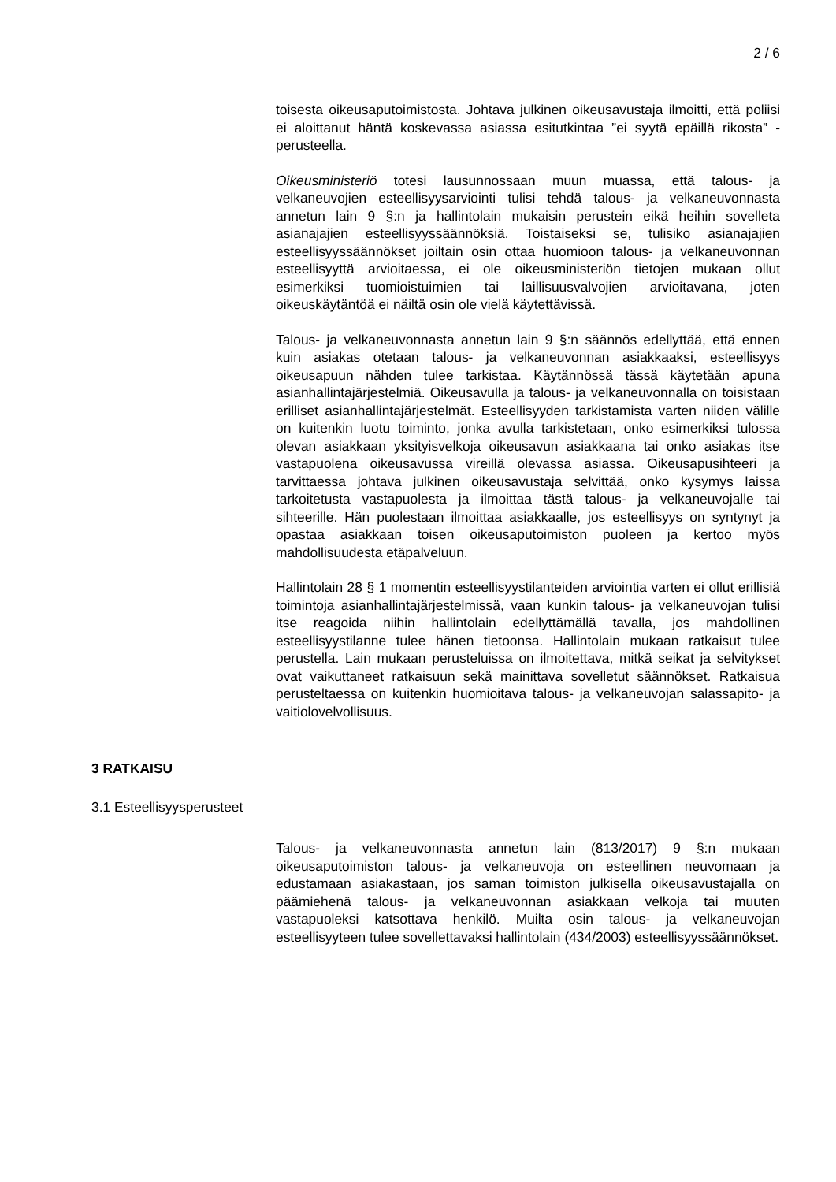2 / 6
toisesta oikeusaputoimistosta. Johtava julkinen oikeusavustaja ilmoitti, että poliisi ei aloittanut häntä koskevassa asiassa esitutkintaa ”ei syytä epäillä rikosta” -perusteella.
Oikeusministeriö totesi lausunnossaan muun muassa, että talous- ja velkaneuvojien esteellisyysarviointi tulisi tehdä talous- ja velkaneuvonnasta annetun lain 9 §:n ja hallintolain mukaisin perustein eikä heihin sovelleta asianajajien esteellisyyssäännöksiä. Toistaiseksi se, tulisiko asianajajien esteellisyyssäännökset joiltain osin ottaa huomioon talous- ja velkaneuvonnan esteellisyyttä arvioitaessa, ei ole oikeusministeriön tietojen mukaan ollut esimerkiksi tuomioistuimien tai laillisuusvalvojien arvioitavana, joten oikeuskäytäntöä ei näiltä osin ole vielä käytettävissä.
Talous- ja velkaneuvonnasta annetun lain 9 §:n säännös edellyttää, että ennen kuin asiakas otetaan talous- ja velkaneuvonnan asiakkaaksi, esteellisyys oikeusapuun nähden tulee tarkistaa. Käytännössä tässä käytetään apuna asianhallintajärjestelmiä. Oikeusavulla ja talous- ja velkaneuvonnalla on toisistaan erilliset asianhallintajärjestelmät. Esteellisyyden tarkistamista varten niiden välille on kuitenkin luotu toiminto, jonka avulla tarkistetaan, onko esimerkiksi tulossa olevan asiakkaan yksityisvelkoja oikeusavun asiakkaana tai onko asiakas itse vastapuolena oikeusavussa vireillä olevassa asiassa. Oikeusapusihteeri ja tarvittaessa johtava julkinen oikeusavustaja selvittää, onko kysymys laissa tarkoitetusta vastapuolesta ja ilmoittaa tästä talous- ja velkaneuvojalle tai sihteerille. Hän puolestaan ilmoittaa asiakkaalle, jos esteellisyys on syntynyt ja opastaa asiakkaan toisen oikeusaputoimiston puoleen ja kertoo myös mahdollisuudesta etäpalveluun.
Hallintolain 28 § 1 momentin esteellisyystilanteiden arviointia varten ei ollut erillisiä toimintoja asianhallintajärjestelmissä, vaan kunkin talous- ja velkaneuvojan tulisi itse reagoida niihin hallintolain edellyttämällä tavalla, jos mahdollinen esteellisyystilanne tulee hänen tietoonsa. Hallintolain mukaan ratkaisut tulee perustella. Lain mukaan perusteluissa on ilmoitettava, mitkä seikat ja selvitykset ovat vaikuttaneet ratkaisuun sekä mainittava sovelletut säännökset. Ratkaisua perusteltaessa on kuitenkin huomioitava talous- ja velkaneuvojan salassapito- ja vaitiolovelvollisuus.
3 RATKAISU
3.1 Esteellisyysperusteet
Talous- ja velkaneuvonnasta annetun lain (813/2017) 9 §:n mukaan oikeusaputoimiston talous- ja velkaneuvoja on esteellinen neuvomaan ja edustamaan asiakastaan, jos saman toimiston julkisella oikeusavustajalla on päämiehenä talous- ja velkaneuvonnan asiakkaan velkoja tai muuten vastapuoleksi katsottava henkilö. Muilta osin talous- ja velkaneuvojan esteellisyyteen tulee sovellettavaksi hallintolain (434/2003) esteellisyyssäännökset.